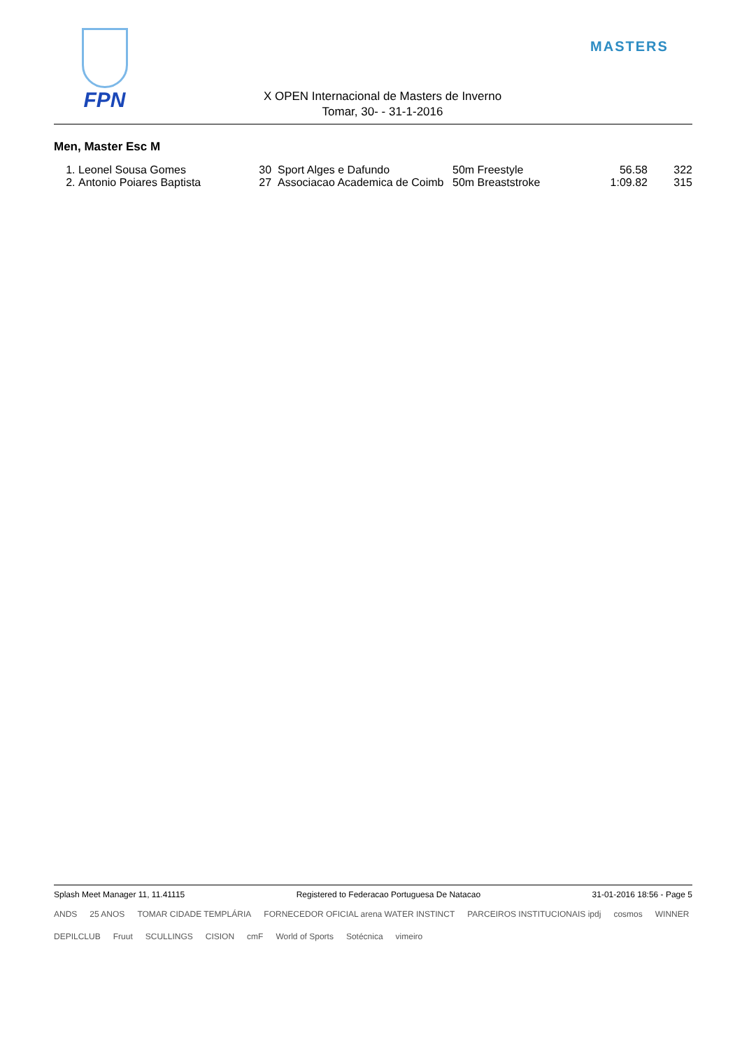FPN
X OPEN Internacional de Masters de Inverno
Tomar, 30- - 31-1-2016
MASTERS
Men, Master Esc M
| 1. | Leonel Sousa Gomes | 30 | Sport Alges e Dafundo | 50m Freestyle | 56.58 | 322 |
| 2. | Antonio Poiares Baptista | 27 | Associacao Academica de Coimb | 50m Breaststroke | 1:09.82 | 315 |
Splash Meet Manager 11, 11.41115 Registered to Federacao Portuguesa De Natacao 31-01-2016 18:56 - Page 5
ANDS 25 ANOS TOMAR CIDADE TEMPLÁRIA FORNECEDOR OFICIAL arena WATER INSTINCT PARCEIROS INSTITUCIONAIS ipdj cosmos WINNER DEPILCLUB Fruut SCULLINGS CISION cmF World of Sports Sotécnica vimeiro